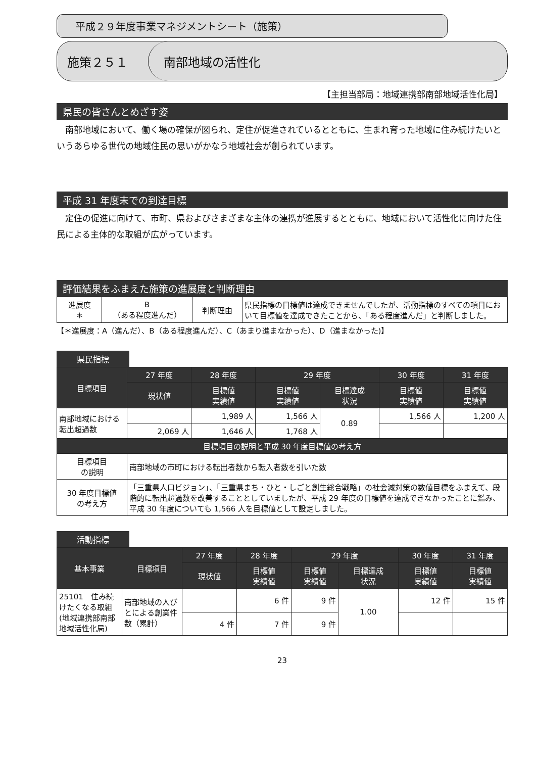平成２９年度事業マネジメントシート（施策）
施策２５１
南部地域の活性化
【主担当部局：地域連携部南部地域活性化局】
県民の皆さんとめざす姿
南部地域において、働く場の確保が図られ、定住が促進されているとともに、生まれ育った地域に住み続けたいというあらゆる世代の地域住民の思いがかなう地域社会が創られています。
平成 31 年度末での到達目標
定住の促進に向けて、市町、県およびさまざまな主体の連携が進展するとともに、地域において活性化に向けた住民による主体的な取組が広がっています。
評価結果をふまえた施策の進展度と判断理由
| 進展度 ＊ | B （ある程度進んだ） | 判断理由 | 県民指標の目標値は達成できませんでしたが、活動指標のすべての項目において目標値を達成できたことから、「ある程度進んだ」と判断しました。 |
【＊進展度：A（進んだ）、B（ある程度進んだ）、C（あまり進まなかった）、D（進まなかった)】
県民指標
| 目標項目 | 27 年度 | 28 年度 | 29 年度 | | 30 年度 | 31 年度 |
| --- | --- | --- | --- | --- | --- | --- |
| | 現状値 | 目標値 実績値 | 目標値 実績値 | 目標達成 状況 | 目標値 実績値 | 目標値 実績値 |
| 南部地域における転出超過数 | | 1,989 人 | 1,566 人 | 0.89 | 1,566 人 | 1,200 人 |
| | 2,069 人 | 1,646 人 | 1,768 人 | | | |
| 目標項目の説明と平成 30 年度目標値の考え方 | | | | | | |
| 目標項目 の説明 | 南部地域の市町における転出者数から転入者数を引いた数 | | | | | |
| 30 年度目標値 の考え方 | 「三重県人口ビジョン」、「三重県まち・ひと・しごと創生総合戦略」の社会減対策の数値目標をふまえて、段階的に転出超過数を改善することとしていましたが、平成 29 年度の目標値を達成できなかったことに鑑み、平成 30 年度についても 1,566 人を目標値として設定しました。 | | | | | |
活動指標
| 基本事業 | 目標項目 | 27 年度 | 28 年度 | 29 年度 | | 30 年度 | 31 年度 |
| --- | --- | --- | --- | --- | --- | --- | --- |
| | | 現状値 | 目標値 実績値 | 目標値 実績値 | 目標達成 状況 | 目標値 実績値 | 目標値 実績値 |
| 25101 住み続けたくなる取組(地域連携部南部地域活性化局) | 南部地域の人びとによる創業件数（累計） | | 6 件 | 9 件 | 1.00 | 12 件 | 15 件 |
| | | 4 件 | 7 件 | 9 件 | | | |
23